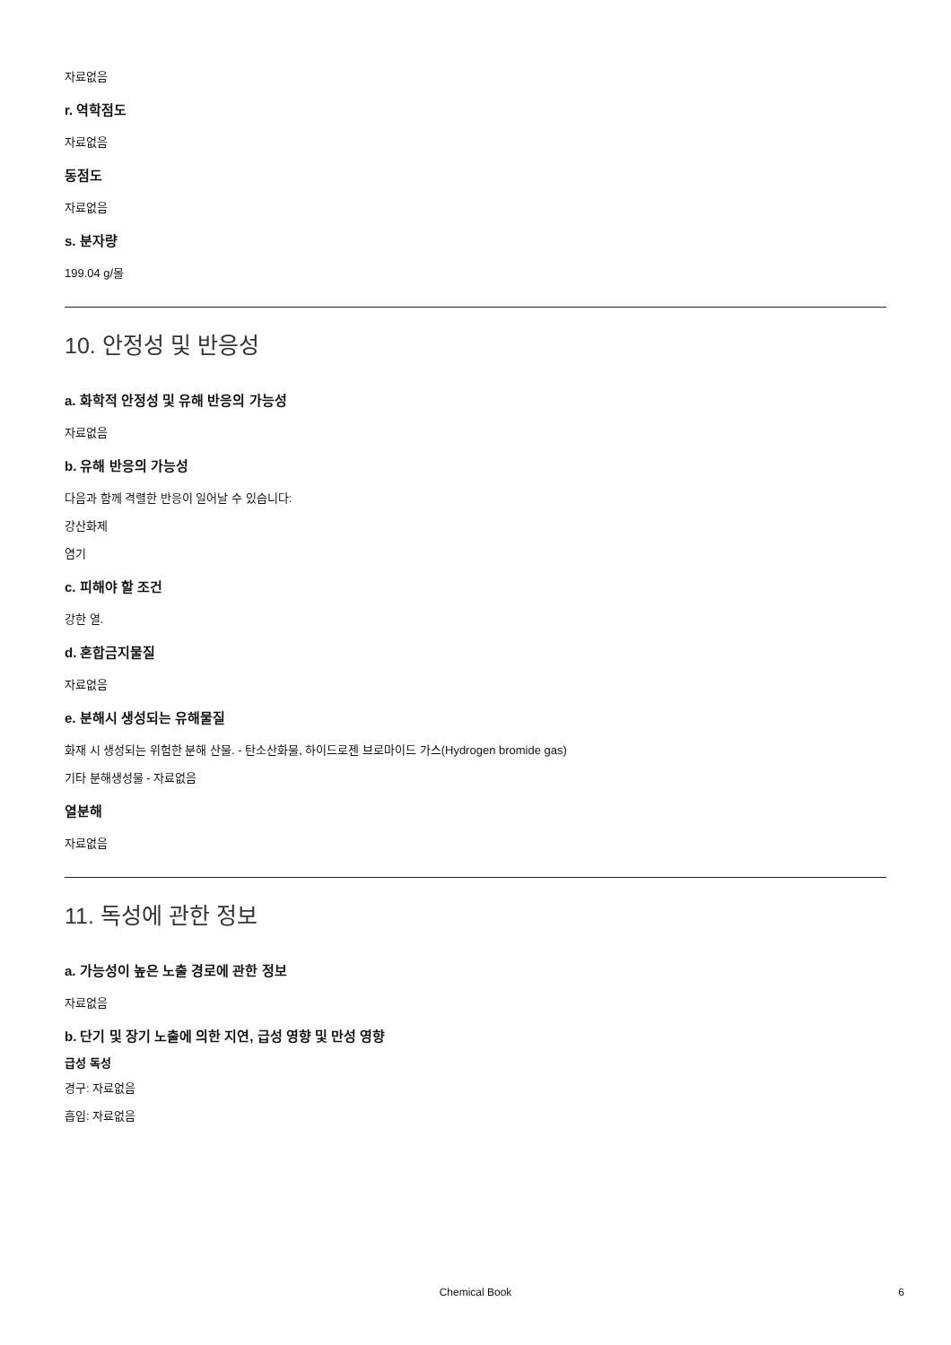자료없음
r. 역학점도
자료없음
동점도
자료없음
s. 분자량
199.04 g/몰
10. 안정성 및 반응성
a. 화학적 안정성 및 유해 반응의 가능성
자료없음
b. 유해 반응의 가능성
다음과 함께 격렬한 반응이 일어날 수 있습니다:
강산화제
염기
c. 피해야 할 조건
강한 열.
d. 혼합금지물질
자료없음
e. 분해시 생성되는 유해물질
화재 시 생성되는 위험한 분해 산물. - 탄소산화물, 하이드로젠 브로마이드 가스(Hydrogen bromide gas)
기타 분해생성물 - 자료없음
열분해
자료없음
11. 독성에 관한 정보
a. 가능성이 높은 노출 경로에 관한 정보
자료없음
b. 단기 및 장기 노출에 의한 지연, 급성 영향 및 만성 영향
급성 독성
경구: 자료없음
흡입: 자료없음
Chemical Book 6